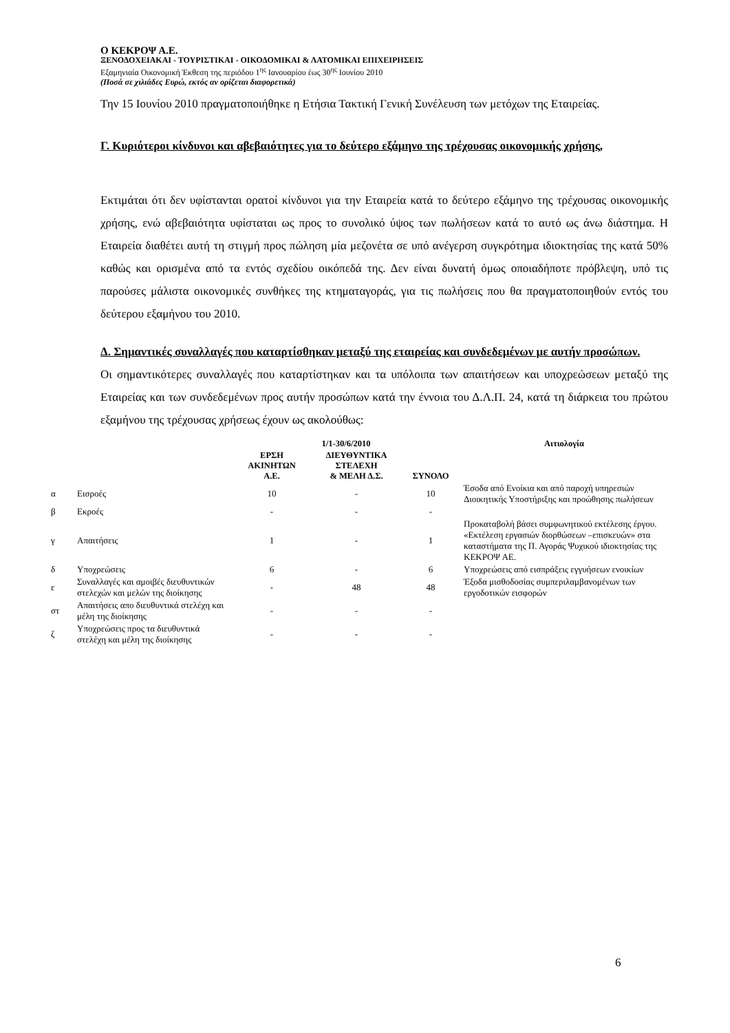Ο ΚΕΚΡΟΨ Α.Ε.
ΞΕΝΟΔΟΧΕΙΑΚΑΙ - ΤΟΥΡΙΣΤΙΚΑΙ - ΟΙΚΟΔΟΜΙΚΑΙ & ΛΑΤΟΜΙΚΑΙ ΕΠΙΧΕΙΡΗΣΕΙΣ
Εξαμηνιαία Οικονομική Έκθεση της περιόδου 1<sup>ης</sup> Ιανουαρίου έως 30<sup>ης</sup> Ιουνίου 2010
(Ποσά σε χιλιάδες Ευρώ, εκτός αν ορίζεται διαφορετικά)
Την 15 Ιουνίου 2010 πραγματοποιήθηκε η Ετήσια Τακτική Γενική Συνέλευση των μετόχων της Εταιρείας.
Γ. Κυριότεροι κίνδυνοι και αβεβαιότητες για το δεύτερο εξάμηνο της τρέχουσας οικονομικής χρήσης,
Εκτιμάται ότι δεν υφίστανται ορατοί κίνδυνοι για την Εταιρεία κατά το δεύτερο εξάμηνο της τρέχουσας οικονομικής χρήσης, ενώ αβεβαιότητα υφίσταται ως προς το συνολικό ύψος των πωλήσεων κατά το αυτό ως άνω διάστημα. Η Εταιρεία διαθέτει αυτή τη στιγμή προς πώληση μία μεζονέτα σε υπό ανέγερση συγκρότημα ιδιοκτησίας της κατά 50% καθώς και ορισμένα από τα εντός σχεδίου οικόπεδά της. Δεν είναι δυνατή όμως οποιαδήποτε πρόβλεψη, υπό τις παρούσες μάλιστα οικονομικές συνθήκες της κτηματαγοράς, για τις πωλήσεις που θα πραγματοποιηθούν εντός του δεύτερου εξαμήνου του 2010.
Δ. Σημαντικές συναλλαγές που καταρτίσθηκαν μεταξύ της εταιρείας και συνδεδεμένων με αυτήν προσώπων.
Οι σημαντικότερες συναλλαγές που καταρτίστηκαν και τα υπόλοιπα των απαιτήσεων και υποχρεώσεων μεταξύ της Εταιρείας και των συνδεδεμένων προς αυτήν προσώπων κατά την έννοια του Δ.Λ.Π. 24, κατά τη διάρκεια του πρώτου εξαμήνου της τρέχουσας χρήσεως έχουν ως ακολούθως:
| | | 1/1-30/6/2010 | | | Αιτιολογία |
| --- | --- | --- | --- | --- | --- |
| | | ΕΡΣΗ ΑΚΙΝΗΤΩΝ Α.Ε. | ΔΙΕΥΘΥΝΤΙΚΑ ΣΤΕΛΕΧΗ & ΜΕΛΗ Δ.Σ. | ΣΥΝΟΛΟ | |
| α | Εισροές | 10 | - | 10 | Έσοδα από Ενοίκια και από παροχή υπηρεσιών Διοικητικής Υποστήριξης και προώθησης πωλήσεων |
| β | Εκροές | - | - | - | |
| γ | Απαιτήσεις | 1 | - | 1 | Προκαταβολή βάσει συμφωνητικού εκτέλεσης έργου. «Εκτέλεση εργασιών διορθώσεων –επισκευών» στα καταστήματα της Π. Αγοράς Ψυχικού ιδιοκτησίας της ΚΕΚΡΟΨ ΑΕ. |
| δ | Υποχρεώσεις | 6 | - | 6 | Υποχρεώσεις από εισπράξεις εγγυήσεων ενοικίων |
| ε | Συναλλαγές και αμοιβές διευθυντικών στελεχών και μελών της διοίκησης | - | 48 | 48 | Έξοδα μισθοδοσίας συμπεριλαμβανομένων των εργοδοτικών εισφορών |
| στ | Απαιτήσεις απο διευθυντικά στελέχη και μέλη της διοίκησης | - | - | - | |
| ζ | Υποχρεώσεις προς τα διευθυντικά στελέχη και μέλη της διοίκησης | - | - | - | |
6